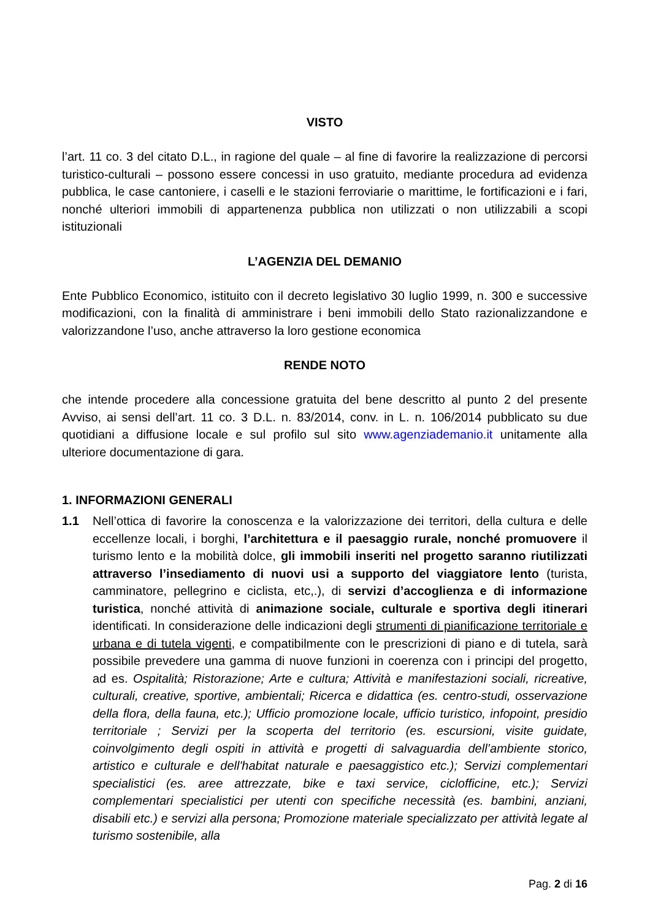VISTO
l’art. 11 co. 3 del citato D.L., in ragione del quale – al fine di favorire la realizzazione di percorsi turistico-culturali – possono essere concessi in uso gratuito, mediante procedura ad evidenza pubblica, le case cantoniere, i caselli e le stazioni ferroviarie o marittime, le fortificazioni e i fari, nonché ulteriori immobili di appartenenza pubblica non utilizzati o non utilizzabili a scopi istituzionali
L’AGENZIA DEL DEMANIO
Ente Pubblico Economico, istituito con il decreto legislativo 30 luglio 1999, n. 300 e successive modificazioni, con la finalità di amministrare i beni immobili dello Stato razionalizzandone e valorizzandone l’uso, anche attraverso la loro gestione economica
RENDE NOTO
che intende procedere alla concessione gratuita del bene descritto al punto 2 del presente Avviso, ai sensi dell’art. 11 co. 3 D.L. n. 83/2014, conv. in L. n. 106/2014 pubblicato su due quotidiani a diffusione locale e sul profilo sul sito www.agenziademanio.it unitamente alla ulteriore documentazione di gara.
1. INFORMAZIONI GENERALI
1.1 Nell’ottica di favorire la conoscenza e la valorizzazione dei territori, della cultura e delle eccellenze locali, i borghi, l’architettura e il paesaggio rurale, nonché promuovere il turismo lento e la mobilità dolce, gli immobili inseriti nel progetto saranno riutilizzati attraverso l’insediamento di nuovi usi a supporto del viaggiatore lento (turista, camminatore, pellegrino e ciclista, etc,.), di servizi d’accoglienza e di informazione turistica, nonché attività di animazione sociale, culturale e sportiva degli itinerari identificati. In considerazione delle indicazioni degli strumenti di pianificazione territoriale e urbana e di tutela vigenti, e compatibilmente con le prescrizioni di piano e di tutela, sarà possibile prevedere una gamma di nuove funzioni in coerenza con i principi del progetto, ad es. Ospitalità; Ristorazione; Arte e cultura; Attività e manifestazioni sociali, ricreative, culturali, creative, sportive, ambientali; Ricerca e didattica (es. centro-studi, osservazione della flora, della fauna, etc.); Ufficio promozione locale, ufficio turistico, infopoint, presidio territoriale ; Servizi per la scoperta del territorio (es. escursioni, visite guidate, coinvolgimento degli ospiti in attività e progetti di salvaguardia dell’ambiente storico, artistico e culturale e dell'habitat naturale e paesaggistico etc.); Servizi complementari specialistici (es. aree attrezzate, bike e taxi service, ciclofficine, etc.); Servizi complementari specialistici per utenti con specifiche necessità (es. bambini, anziani, disabili etc.) e servizi alla persona; Promozione materiale specializzato per attività legate al turismo sostenibile, alla
Pag. 2 di 16